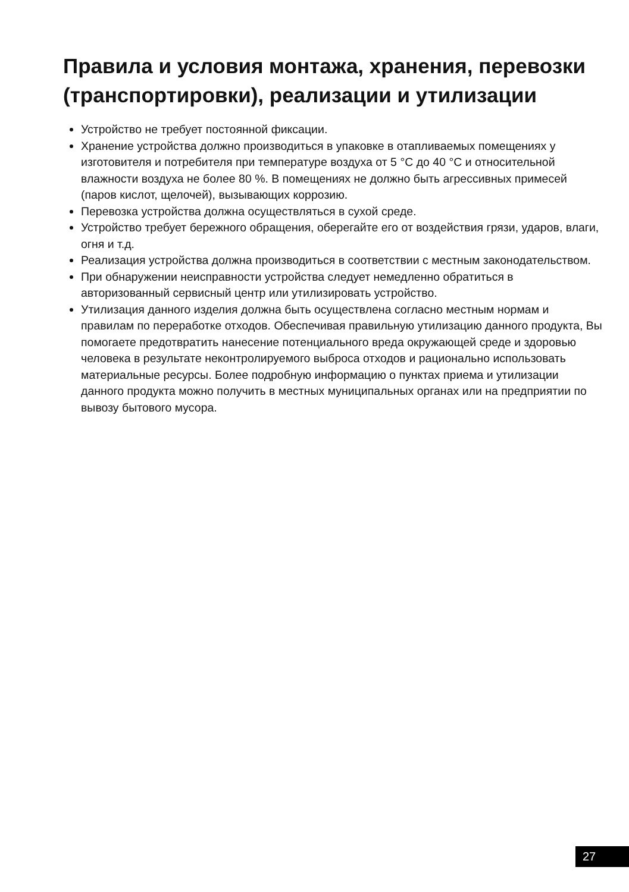Правила и условия монтажа, хранения, перевозки (транспортировки), реализации и утилизации
Устройство не требует постоянной фиксации.
Хранение устройства должно производиться в упаковке в отапливаемых помещениях у изготовителя и потребителя при температуре воздуха от 5 °C до 40 °C и относительной влажности воздуха не более 80 %. В помещениях не должно быть агрессивных примесей (паров кислот, щелочей), вызывающих коррозию.
Перевозка устройства должна осуществляться в сухой среде.
Устройство требует бережного обращения, оберегайте его от воздействия грязи, ударов, влаги, огня и т.д.
Реализация устройства должна производиться в соответствии с местным законодательством.
При обнаружении неисправности устройства следует немедленно обратиться в авторизованный сервисный центр или утилизировать устройство.
Утилизация данного изделия должна быть осуществлена согласно местным нормам и правилам по переработке отходов. Обеспечивая правильную утилизацию данного продукта, Вы помогаете предотвратить нанесение потенциального вреда окружающей среде и здоровью человека в результате неконтролируемого выброса отходов и рационально использовать материальные ресурсы. Более подробную информацию о пунктах приема и утилизации данного продукта можно получить в местных муниципальных органах или на предприятии по вывозу бытового мусора.
27